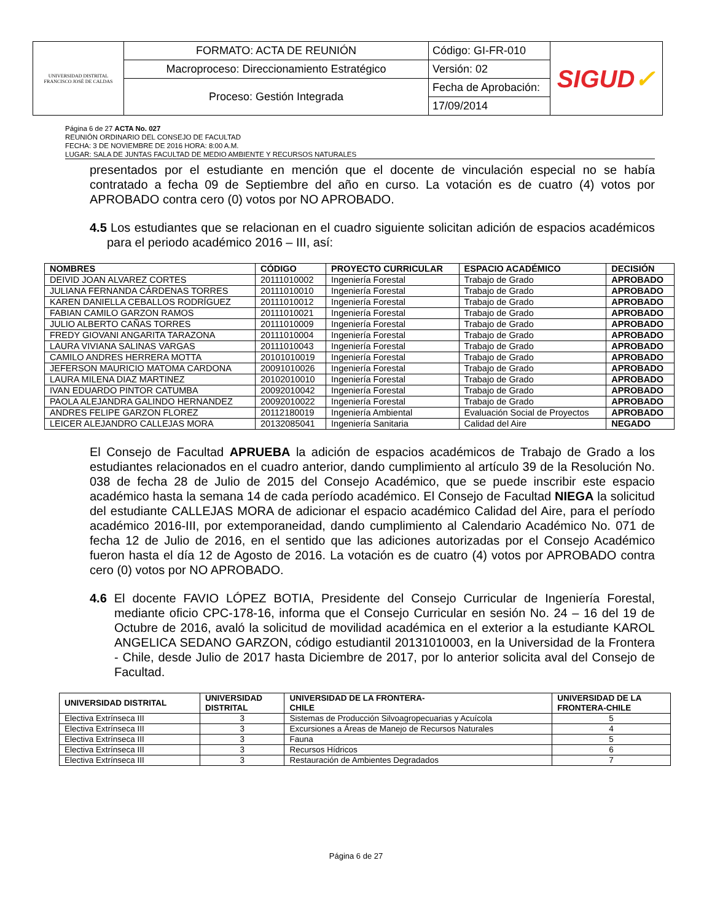| UNIVERSIDAD DISTRITAL FRANCISCO JOSÉ DE CALDAS | FORMATO: ACTA DE REUNIÓN | Código: GI-FR-010 | SIGUD ✓ |
| | Macroproceso: Direccionamiento Estratégico | Versión: 02 | |
| | Proceso: Gestión Integrada | Fecha de Aprobación: | |
| | | 17/09/2014 | |
Página 6 de 27 ACTA No. 027
REUNIÓN ORDINARIO DEL CONSEJO DE FACULTAD
FECHA: 3 DE NOVIEMBRE DE 2016 HORA: 8:00 A.M.
LUGAR: SALA DE JUNTAS FACULTAD DE MEDIO AMBIENTE Y RECURSOS NATURALES
presentados por el estudiante en mención que el docente de vinculación especial no se había contratado a fecha 09 de Septiembre del año en curso. La votación es de cuatro (4) votos por APROBADO contra cero (0) votos por NO APROBADO.
4.5 Los estudiantes que se relacionan en el cuadro siguiente solicitan adición de espacios académicos para el periodo académico 2016 – III, así:
| NOMBRES | CÓDIGO | PROYECTO CURRICULAR | ESPACIO ACADÉMICO | DECISIÓN |
| --- | --- | --- | --- | --- |
| DEIVID JOAN ALVAREZ CORTES | 20111010002 | Ingeniería Forestal | Trabajo de Grado | APROBADO |
| JULIANA FERNANDA CÁRDENAS TORRES | 20111010010 | Ingeniería Forestal | Trabajo de Grado | APROBADO |
| KAREN DANIELLA CEBALLOS RODRÍGUEZ | 20111010012 | Ingeniería Forestal | Trabajo de Grado | APROBADO |
| FABIAN CAMILO GARZON RAMOS | 20111010021 | Ingeniería Forestal | Trabajo de Grado | APROBADO |
| JULIO ALBERTO CAÑAS TORRES | 20111010009 | Ingeniería Forestal | Trabajo de Grado | APROBADO |
| FREDY GIOVANI ANGARITA TARAZONA | 20111010004 | Ingeniería Forestal | Trabajo de Grado | APROBADO |
| LAURA VIVIANA SALINAS VARGAS | 20111010043 | Ingeniería Forestal | Trabajo de Grado | APROBADO |
| CAMILO ANDRES HERRERA MOTTA | 20101010019 | Ingeniería Forestal | Trabajo de Grado | APROBADO |
| JEFERSON MAURICIO MATOMA CARDONA | 20091010026 | Ingeniería Forestal | Trabajo de Grado | APROBADO |
| LAURA MILENA DIAZ MARTINEZ | 20102010010 | Ingeniería Forestal | Trabajo de Grado | APROBADO |
| IVAN EDUARDO PINTOR CATUMBA | 20092010042 | Ingeniería Forestal | Trabajo de Grado | APROBADO |
| PAOLA ALEJANDRA GALINDO HERNANDEZ | 20092010022 | Ingeniería Forestal | Trabajo de Grado | APROBADO |
| ANDRES FELIPE GARZON FLOREZ | 20112180019 | Ingeniería Ambiental | Evaluación Social de Proyectos | APROBADO |
| LEICER ALEJANDRO CALLEJAS MORA | 20132085041 | Ingeniería Sanitaria | Calidad del Aire | NEGADO |
El Consejo de Facultad APRUEBA la adición de espacios académicos de Trabajo de Grado a los estudiantes relacionados en el cuadro anterior, dando cumplimiento al artículo 39 de la Resolución No. 038 de fecha 28 de Julio de 2015 del Consejo Académico, que se puede inscribir este espacio académico hasta la semana 14 de cada período académico. El Consejo de Facultad NIEGA la solicitud del estudiante CALLEJAS MORA de adicionar el espacio académico Calidad del Aire, para el período académico 2016-III, por extemporaneidad, dando cumplimiento al Calendario Académico No. 071 de fecha 12 de Julio de 2016, en el sentido que las adiciones autorizadas por el Consejo Académico fueron hasta el día 12 de Agosto de 2016. La votación es de cuatro (4) votos por APROBADO contra cero (0) votos por NO APROBADO.
4.6 El docente FAVIO LÓPEZ BOTIA, Presidente del Consejo Curricular de Ingeniería Forestal, mediante oficio CPC-178-16, informa que el Consejo Curricular en sesión No. 24 – 16 del 19 de Octubre de 2016, avaló la solicitud de movilidad académica en el exterior a la estudiante KAROL ANGELICA SEDANO GARZON, código estudiantil 20131010003, en la Universidad de la Frontera - Chile, desde Julio de 2017 hasta Diciembre de 2017, por lo anterior solicita aval del Consejo de Facultad.
| UNIVERSIDAD DISTRITAL | UNIVERSIDAD DISTRITAL | UNIVERSIDAD DE LA FRONTERA- CHILE | UNIVERSIDAD DE LA FRONTERA-CHILE |
| --- | --- | --- | --- |
| Electiva Extrínseca III | 3 | Sistemas de Producción Silvoagropecuarias y Acuícola | 5 |
| Electiva Extrínseca III | 3 | Excursiones a Áreas de Manejo de Recursos Naturales | 4 |
| Electiva Extrínseca III | 3 | Fauna | 5 |
| Electiva Extrínseca III | 3 | Recursos Hídricos | 6 |
| Electiva Extrínseca III | 3 | Restauración de Ambientes Degradados | 7 |
Página 6 de 27